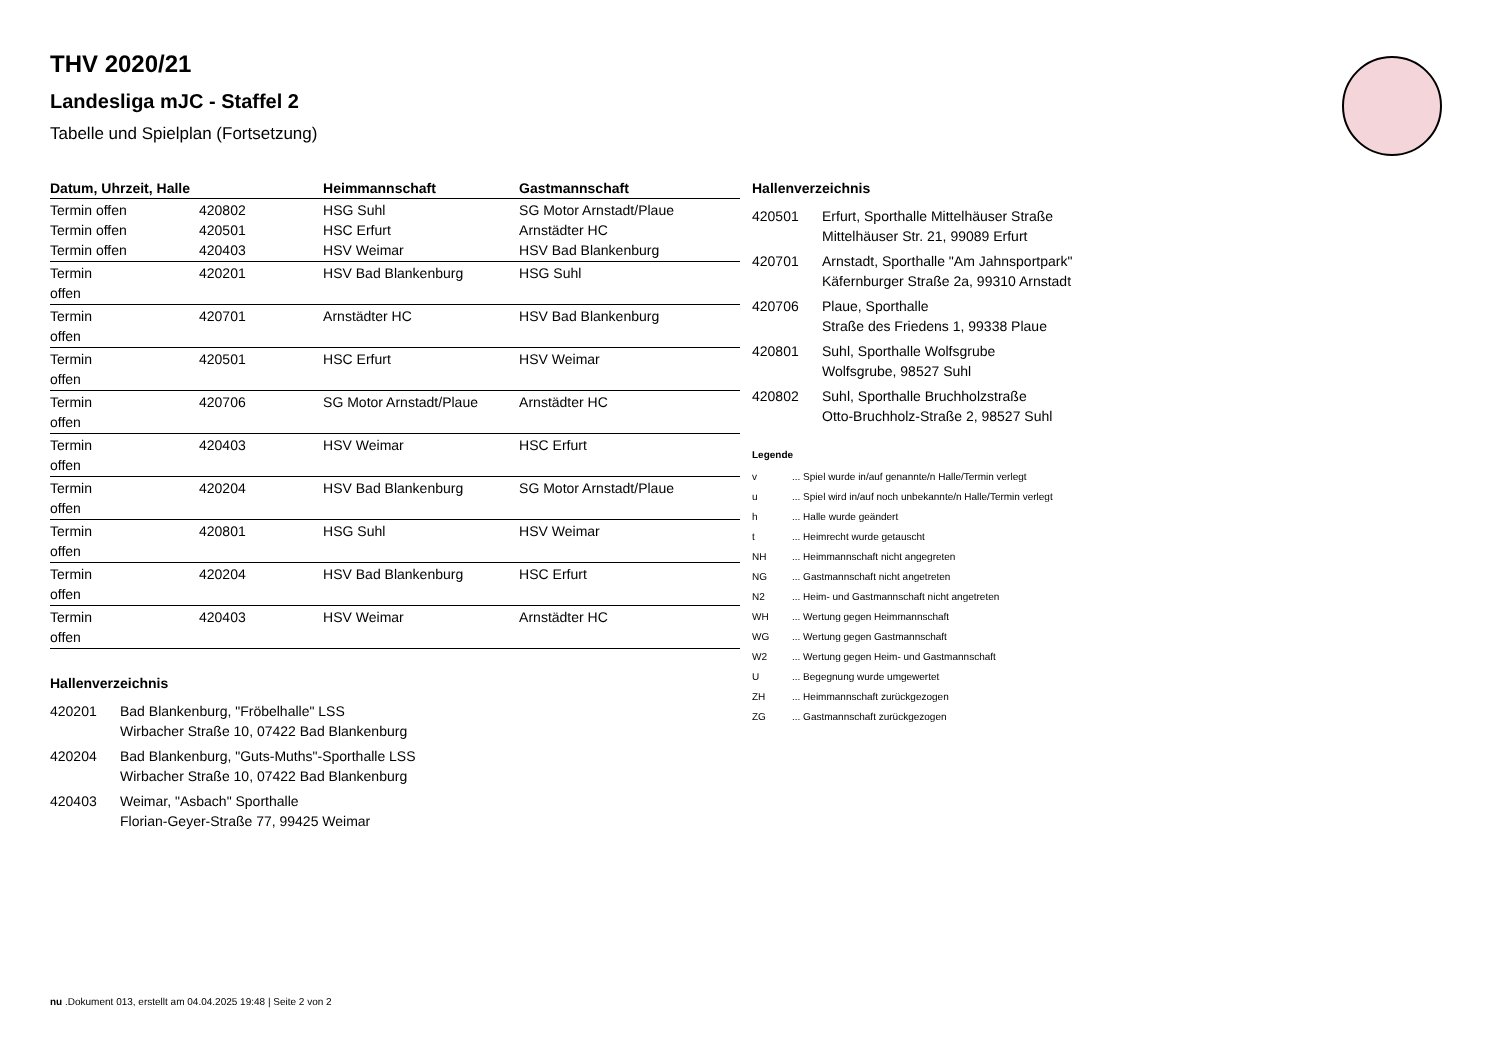THV 2020/21
Landesliga mJC - Staffel 2
Tabelle und Spielplan (Fortsetzung)
| Datum, Uhrzeit, Halle | | Heimmannschaft | Gastmannschaft |
| --- | --- | --- | --- |
| Termin offen Termin offen Termin offen | 420802 420501 420403 | HSG Suhl HSC Erfurt HSV Weimar | SG Motor Arnstadt/Plaue Arnstädter HC HSV Bad Blankenburg |
| Termin offen | 420201 | HSV Bad Blankenburg | HSG Suhl |
| Termin offen | 420701 | Arnstädter HC | HSV Bad Blankenburg |
| Termin offen | 420501 | HSC Erfurt | HSV Weimar |
| Termin offen | 420706 | SG Motor Arnstadt/Plaue | Arnstädter HC |
| Termin offen | 420403 | HSV Weimar | HSC Erfurt |
| Termin offen | 420204 | HSV Bad Blankenburg | SG Motor Arnstadt/Plaue |
| Termin offen | 420801 | HSG Suhl | HSV Weimar |
| Termin offen | 420204 | HSV Bad Blankenburg | HSC Erfurt |
| Termin offen | 420403 | HSV Weimar | Arnstädter HC |
Hallenverzeichnis
| 420201 | Bad Blankenburg, "Fröbelhalle" LSS Wirbacher Straße 10, 07422 Bad Blankenburg |
| 420204 | Bad Blankenburg, "Guts-Muths"-Sporthalle LSS Wirbacher Straße 10, 07422 Bad Blankenburg |
| 420403 | Weimar, "Asbach" Sporthalle Florian-Geyer-Straße 77, 99425 Weimar |
Hallenverzeichnis
| 420501 | Erfurt, Sporthalle Mittelhäuser Straße Mittelhäuser Str. 21, 99089 Erfurt |
| 420701 | Arnstadt, Sporthalle "Am Jahnsportpark" Käfernburger Straße 2a, 99310 Arnstadt |
| 420706 | Plaue, Sporthalle Straße des Friedens 1, 99338 Plaue |
| 420801 | Suhl, Sporthalle Wolfsgrube Wolfsgrube, 98527 Suhl |
| 420802 | Suhl, Sporthalle Bruchholzstraße Otto-Bruchholz-Straße 2, 98527 Suhl |
Legende
| v | ... Spiel wurde in/auf genannte/n Halle/Termin verlegt |
| u | ... Spiel wird in/auf noch unbekannte/n Halle/Termin verlegt |
| h | ... Halle wurde geändert |
| t | ... Heimrecht wurde getauscht |
| NH | ... Heimmannschaft nicht angegreten |
| NG | ... Gastmannschaft nicht angetreten |
| N2 | ... Heim- und Gastmannschaft nicht angetreten |
| WH | ... Wertung gegen Heimmannschaft |
| WG | ... Wertung gegen Gastmannschaft |
| W2 | ... Wertung gegen Heim- und Gastmannschaft |
| U | ... Begegnung wurde umgewertet |
| ZH | ... Heimmannschaft zurückgezogen |
| ZG | ... Gastmannschaft zurückgezogen |
nu .Dokument 013, erstellt am 04.04.2025 19:48 | Seite 2 von 2